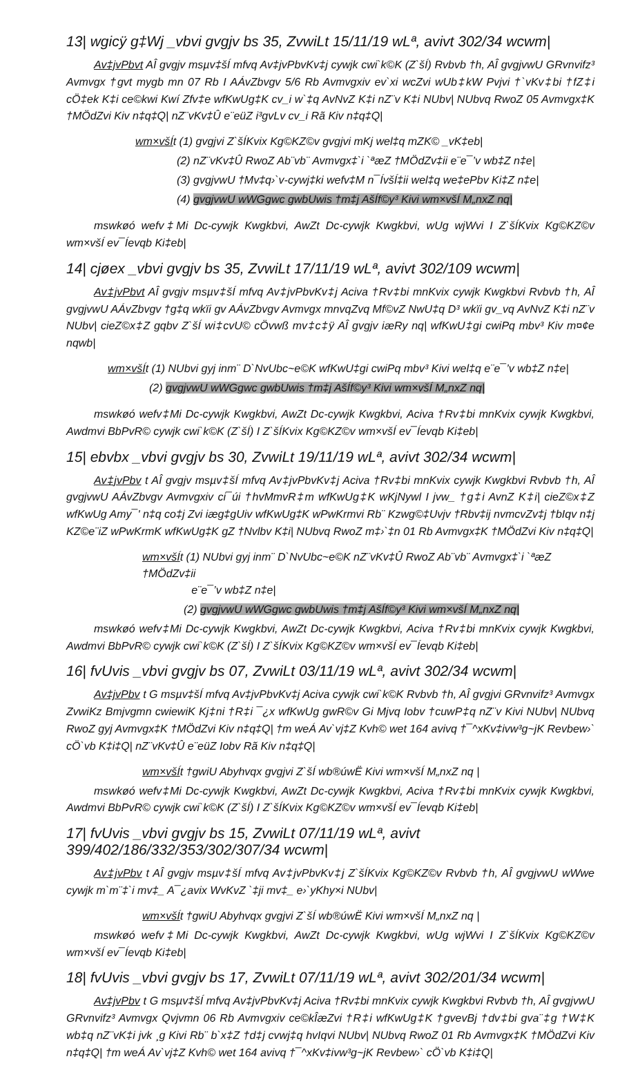13| wgicÿ g‡Wj _vbvi gvgjv bs 35, ZvwiLt 15/11/19 wLª, avivt 302/34 wcwm|
Av‡jvPbvt AÎ gvgjv msµv‡šÍ mfvq Av‡jvPbvKv‡j cywjk cwi`k©K (Z`šÍ) Rvbvb †h, AÎ gvgjvwU GRvnvifz³ Avmvgx †gvt mygb mn 07 Rb I AÁvZbvgv 5/6 Rb Avmvgxiv ev`xi wcZvi wUb‡kW Pvjvi †`vKv‡bi †fZ‡i cÖ‡ek K‡i ce©kwi Kwí Zfv‡e wfKwUg‡K cv_i w`‡q AvNvZ K‡i nZ¨v K‡i NUbv| NUbvq RwoZ 05 Avmvgx‡K †MÖdZvi Kiv n‡q‡Q| nZ¨vKv‡Û e¨eüZ i³gvLv cv_i Rã Kiv n‡q‡Q|
wm×všÍt (1) gvgjvi Z`šÍKvix Kg©KZ©v gvgjvi mKj wel‡q mZK© _vK‡eb|
(2) nZ¨vKv‡Û RwoZ Ab¨vb¨ Avmvgx‡`i `ªæZ †MÖdZv‡ii e¨e¯’v wb‡Z n‡e|
(3) gvgjvwU †Mv‡q›`v-cywj‡ki wefv‡M n¯ÍvšÍ‡ii wel‡q we‡ePbv Ki‡Z n‡e|
(4) gvgjvwU wWGgwc gwbUwis †m‡j AšÍf©y³ Kivi wm×všÍ M„nxZ nq|
mswkøó wefv‡Mi Dc-cywjk Kwgkbvi, AwZt Dc-cywjk Kwgkbvi, wUg wjWvi I Z`šÍKvix Kg©KZ©v wm×všÍ ev¯Íevqb Ki‡eb|
14| cjøex _vbvi gvgjv bs 35, ZvwiLt 17/11/19 wLª, avivt 302/109 wcwm|
Av‡jvPbvt AÎ gvgjv msµv‡šÍ mfvq Av‡jvPbvKv‡j Aciva †Rv‡bi mnKvix cywjk Kwgkbvi Rvbvb †h, AÎ gvgjvwU AÁvZbvgv †g‡q wkïi gv AÁvZbvgv Avmvgx mnvqZvq Mf©vZ NwU‡q D³ wkïi gv_vq AvNvZ K‡i nZ¨v NUbv| cieZ©x‡Z gqbv Z`šÍ wi‡cvU© cÖvwß mv‡c‡ÿ AÎ gvgjv iæRy nq| wfKwU‡gi cwiPq mbv³ Kiv m¤¢e nqwb|
wm×všÍt (1) NUbvi gyj inm¨ D`NvUbc~e©K wfKwU‡gi cwiPq mbv³ Kivi wel‡q e¨e¯’v wb‡Z n‡e|
(2) gvgjvwU wWGgwc gwbUwis †m‡j AšÍf©y³ Kivi wm×všÍ M„nxZ nq|
mswkøó wefv‡Mi Dc-cywjk Kwgkbvi, AwZt Dc-cywjk Kwgkbvi, Aciva †Rv‡bi mnKvix cywjk Kwgkbvi, Awdmvi BbPvR© cywjk cwi`k©K (Z`šÍ) I Z`šÍKvix Kg©KZ©v wm×všÍ ev¯Íevqb Ki‡eb|
15| ebvbx _vbvi gvgjv bs 30, ZvwiLt 19/11/19 wLª, avivt 302/34 wcwm|
Av‡jvPbv t AÎ gvgjv msµv‡šÍ mfvq Av‡jvPbvKv‡j Aciva †Rv‡bi mnKvix cywjk Kwgkbvi Rvbvb †h, AÎ gvgjvwU AÁvZbvgv Avmvgxiv ci¯úi †hvMmvR‡m wfKwUg‡K wKjNywl I jvw_ †g‡i AvnZ K‡i| cieZ©x‡Z wfKwUg Amy¯' n‡q co‡j Zvi iæg‡gUiv wfKwUg‡K wPwKrmvi Rb¨ Kzwg©‡Uvjv †Rbv‡ij nvmcvZv‡j †bIqv n‡j KZ©e¨iZ wPwKrmK wfKwUg‡K gZ †Nvlbv K‡i| NUbvq RwoZ m‡›`‡n 01 Rb Avmvgx‡K †MÖdZvi Kiv n‡q‡Q|
wm×všÍt (1) NUbvi gyj inm¨ D`NvUbc~e©K nZ¨vKv‡Û RwoZ Ab¨vb¨ Avmvgx‡`i `ªæZ †MÖdZv‡ii
e¨e¯’v wb‡Z n‡e|
(2) gvgjvwU wWGgwc gwbUwis †m‡j AšÍf©y³ Kivi wm×všÍ M„nxZ nq|
mswkøó wefv‡Mi Dc-cywjk Kwgkbvi, AwZt Dc-cywjk Kwgkbvi, Aciva †Rv‡bi mnKvix cywjk Kwgkbvi, Awdmvi BbPvR© cywjk cwi`k©K (Z`šÍ) I Z`šÍKvix Kg©KZ©v wm×všÍ ev¯Íevqb Ki‡eb|
16| fvUvis _vbvi gvgjv bs 07, ZvwiLt 03/11/19 wLª, avivt 302/34 wcwm|
Av‡jvPbv t G msµv‡šÍ mfvq Av‡jvPbvKv‡j Aciva cywjk cwi`k©K Rvbvb †h, AÎ gvgjvi GRvnvifz³ Avmvgx ZvwiKz Bmjvgmn cwiewiK Kj‡ni †R‡i ¯¿x wfKwUg gwR©v Gi Mjvq Iobv †cuwP‡q nZ¨v Kivi NUbv| NUbvq RwoZ gyj Avmvgx‡K †MÖdZvi Kiv n‡q‡Q| †m weÁ Av`vj‡Z Kvh© wet 164 avivq †¯^xKv‡ivw³g~jK Revbew›` cÖ`vb K‡i‡Q| nZ¨vKv‡Û e¨eüZ Iobv Rã Kiv n‡q‡Q|
wm×všÍt †gwiU Abyhvqx gvgjvi Z`šÍ wb®úwË Kivi wm×všÍ M„nxZ nq |
mswkøó wefv‡Mi Dc-cywjk Kwgkbvi, AwZt Dc-cywjk Kwgkbvi, Aciva †Rv‡bi mnKvix cywjk Kwgkbvi, Awdmvi BbPvR© cywjk cwi`k©K (Z`šÍ) I Z`šÍKvix Kg©KZ©v wm×všÍ ev¯Íevqb Ki‡eb|
17| fvUvis _vbvi gvgjv bs 15, ZvwiLt 07/11/19 wLª, avivt 399/402/186/332/353/302/307/34 wcwm|
Av‡jvPbv t AÎ gvgjv msµv‡šÍ mfvq Av‡jvPbvKv‡j Z`šÍKvix Kg©KZ©v Rvbvb †h, AÎ gvgjvwU wWwe cywjk m`m¨‡`i mv‡_ A¯¿avix WvKvZ `‡ji mv‡_ e›`yKhy×i NUbv|
wm×všÍt †gwiU Abyhvqx gvgjvi Z`šÍ wb®úwË Kivi wm×všÍ M„nxZ nq |
mswkøó wefv‡Mi Dc-cywjk Kwgkbvi, AwZt Dc-cywjk Kwgkbvi, wUg wjWvi I Z`šÍKvix Kg©KZ©v wm×všÍ ev¯Íevqb Ki‡eb|
18| fvUvis _vbvi gvgjv bs 17, ZvwiLt 07/11/19 wLª, avivt 302/201/34 wcwm|
Av‡jvPbv t G msµv‡šÍ mfvq Av‡jvPbvKv‡j Aciva †Rv‡bi mnKvix cywjk Kwgkbvi Rvbvb †h, AÎ gvgjvwU GRvnvifz³ Avmvgx Qvjvmn 06 Rb Avmvgxiv ce©kÎæZvi †R‡i wfKwUg‡K †gvevBj †dv‡bi gva¨‡g †W‡K wb‡q nZ¨vK‡i jvk ¸g Kivi Rb¨ b`x‡Z †d‡j cvwj‡q hvIqvi NUbv| NUbvq RwoZ 01 Rb Avmvgx‡K †MÖdZvi Kiv n‡q‡Q| †m weÁ Av`vj‡Z Kvh© wet 164 avivq †¯^xKv‡ivw³g~jK Revbew›` cÖ`vb K‡i‡Q|